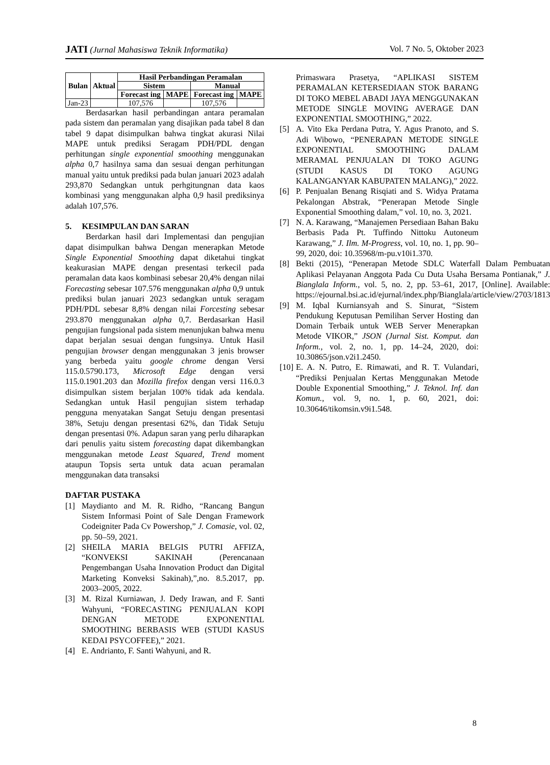JATI (Jurnal Mahasiswa Teknik Informatika) Vol. 7 No. 5, Oktober 2023
| Bulan | Aktual | Hasil Perbandingan Peramalan | | | |
| --- | --- | --- | --- | --- | --- |
| | | Sistem | | Manual | |
| | | Forecast ing | MAPE | Forecast ing | MAPE |
| Jan-23 | | 107,576 | | 107,576 | |
Berdasarkan hasil perbandingan antara peramalan pada sistem dan peramalan yang disajikan pada tabel 8 dan tabel 9 dapat disimpulkan bahwa tingkat akurasi Nilai MAPE untuk prediksi Seragam PDH/PDL dengan perhitungan single exponential smoothing menggunakan alpha 0,7 hasilnya sama dan sesuai dengan perhitungan manual yaitu untuk prediksi pada bulan januari 2023 adalah 293,870 Sedangkan untuk perhgitungnan data kaos kombinasi yang menggunakan alpha 0,9 hasil prediksinya adalah 107,576.
5. KESIMPULAN DAN SARAN
Berdarkan hasil dari Implementasi dan pengujian dapat disimpulkan bahwa Dengan menerapkan Metode Single Exponential Smoothing dapat diketahui tingkat keakurasian MAPE dengan presentasi terkecil pada peramalan data kaos kombinasi sebesar 20,4% dengan nilai Forecasting sebesar 107.576 menggunakan alpha 0,9 untuk prediksi bulan januari 2023 sedangkan untuk seragam PDH/PDL sebesar 8,8% dengan nilai Forcesting sebesar 293.870 menggunakan alpha 0,7. Berdasarkan Hasil pengujian fungsional pada sistem menunjukan bahwa menu dapat berjalan sesuai dengan fungsinya. Untuk Hasil pengujian browser dengan menggunakan 3 jenis browser yang berbeda yaitu google chrome dengan Versi 115.0.5790.173, Microsoft Edge dengan versi 115.0.1901.203 dan Mozilla firefox dengan versi 116.0.3 disimpulkan sistem berjalan 100% tidak ada kendala. Sedangkan untuk Hasil pengujian sistem terhadap pengguna menyatakan Sangat Setuju dengan presentasi 38%, Setuju dengan presentasi 62%, dan Tidak Setuju dengan presentasi 0%. Adapun saran yang perlu diharapkan dari penulis yaitu sistem forecasting dapat dikembangkan menggunakan metode Least Squared, Trend moment ataupun Topsis serta untuk data acuan peramalan menggunakan data transaksi
DAFTAR PUSTAKA
[1] Maydianto and M. R. Ridho, “Rancang Bangun Sistem Informasi Point of Sale Dengan Framework Codeigniter Pada Cv Powershop,” J. Comasie, vol. 02, pp. 50–59, 2021.
[2] SHEILA MARIA BELGIS PUTRI AFFIZA, “KONVEKSI SAKINAH (Perencanaan Pengembangan Usaha Innovation Product dan Digital Marketing Konveksi Sakinah),”,no. 8.5.2017, pp. 2003–2005, 2022.
[3] M. Rizal Kurniawan, J. Dedy Irawan, and F. Santi Wahyuni, “FORECASTING PENJUALAN KOPI DENGAN METODE EXPONENTIAL SMOOTHING BERBASIS WEB (STUDI KASUS KEDAI PSYCOFFEE),” 2021.
[4] E. Andrianto, F. Santi Wahyuni, and R.
Primaswara Prasetya, “APLIKASI SISTEM PERAMALAN KETERSEDIAAN STOK BARANG DI TOKO MEBEL ABADI JAYA MENGGUNAKAN METODE SINGLE MOVING AVERAGE DAN EXPONENTIAL SMOOTHING,” 2022.
[5] A. Vito Eka Perdana Putra, Y. Agus Pranoto, and S. Adi Wibowo, “PENERAPAN METODE SINGLE EXPONENTIAL SMOOTHING DALAM MERAMAL PENJUALAN DI TOKO AGUNG (STUDI KASUS DI TOKO AGUNG KALANGANYAR KABUPATEN MALANG),” 2022.
[6] P. Penjualan Benang Risqiati and S. Widya Pratama Pekalongan Abstrak, “Penerapan Metode Single Exponential Smoothing dalam,” vol. 10, no. 3, 2021.
[7] N. A. Karawang, “Manajemen Persediaan Bahan Baku Berbasis Pada Pt. Tuffindo Nittoku Autoneum Karawang,” J. Ilm. M-Progress, vol. 10, no. 1, pp. 90–99, 2020, doi: 10.35968/m-pu.v10i1.370.
[8] Bekti (2015), “Penerapan Metode SDLC Waterfall Dalam Pembuatan Aplikasi Pelayanan Anggota Pada Cu Duta Usaha Bersama Pontianak,” J. Bianglala Inform., vol. 5, no. 2, pp. 53–61, 2017, [Online]. Available: https://ejournal.bsi.ac.id/ejurnal/index.php/Bianglala/article/view/2703/1813
[9] M. Iqbal Kurniansyah and S. Sinurat, “Sistem Pendukung Keputusan Pemilihan Server Hosting dan Domain Terbaik untuk WEB Server Menerapkan Metode VIKOR,” JSON (Jurnal Sist. Komput. dan Inform., vol. 2, no. 1, pp. 14–24, 2020, doi: 10.30865/json.v2i1.2450.
[10] E. A. N. Putro, E. Rimawati, and R. T. Vulandari, “Prediksi Penjualan Kertas Menggunakan Metode Double Exponential Smoothing,” J. Teknol. Inf. dan Komun., vol. 9, no. 1, p. 60, 2021, doi: 10.30646/tikomsin.v9i1.548.
8